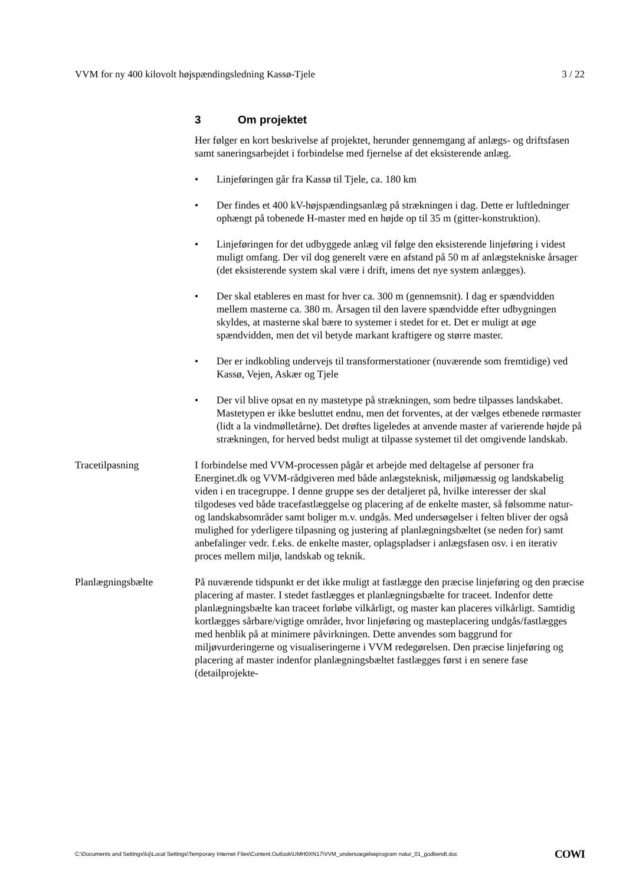VVM for ny 400 kilovolt højspændingsledning Kassø-Tjele 3 / 22
3 Om projektet
Her følger en kort beskrivelse af projektet, herunder gennemgang af anlægs- og driftsfasen samt saneringsarbejdet i forbindelse med fjernelse af det eksisterende anlæg.
• Linjeføringen går fra Kassø til Tjele, ca. 180 km
• Der findes et 400 kV-højspændingsanlæg på strækningen i dag. Dette er luftledninger ophængt på tobenede H-master med en højde op til 35 m (gitter-konstruktion).
• Linjeføringen for det udbyggede anlæg vil følge den eksisterende linjeføring i videst muligt omfang. Der vil dog generelt være en afstand på 50 m af anlægstekniske årsager (det eksisterende system skal være i drift, imens det nye system anlægges).
• Der skal etableres en mast for hver ca. 300 m (gennemsnit). I dag er spændvidden mellem masterne ca. 380 m. Årsagen til den lavere spændvidde efter udbygningen skyldes, at masterne skal bære to systemer i stedet for et. Det er muligt at øge spændvidden, men det vil betyde markant kraftigere og større master.
• Der er indkobling undervejs til transformerstationer (nuværende som fremtidige) ved Kassø, Vejen, Askær og Tjele
• Der vil blive opsat en ny mastetype på strækningen, som bedre tilpasses landskabet. Mastetypen er ikke besluttet endnu, men det forventes, at der vælges etbenede rørmaster (lidt a la vindmølletårne). Det drøftes ligeledes at anvende master af varierende højde på strækningen, for herved bedst muligt at tilpasse systemet til det omgivende landskab.
Tracetilpasning I forbindelse med VVM-processen pågår et arbejde med deltagelse af personer fra Energinet.dk og VVM-rådgiveren med både anlægsteknisk, miljømæssig og landskabelig viden i en tracegruppe. I denne gruppe ses der detaljeret på, hvilke interesser der skal tilgodeses ved både tracefastlæggelse og placering af de enkelte master, så følsomme natur- og landskabsområder samt boliger m.v. undgås. Med undersøgelser i felten bliver der også mulighed for yderligere tilpasning og justering af planlægningsbæltet (se neden for) samt anbefalinger vedr. f.eks. de enkelte master, oplagspladser i anlægsfasen osv. i en iterativ proces mellem miljø, landskab og teknik.
Planlægningsbælte På nuværende tidspunkt er det ikke muligt at fastlægge den præcise linjeføring og den præcise placering af master. I stedet fastlægges et planlægningsbælte for traceet. Indenfor dette planlægningsbælte kan traceet forløbe vilkårligt, og master kan placeres vilkårligt. Samtidig kortlægges sårbare/vigtige områder, hvor linjeføring og masteplacering undgås/fastlægges med henblik på at minimere påvirkningen. Dette anvendes som baggrund for miljøvurderingerne og visualiseringerne i VVM redegørelsen. Den præcise linjeføring og placering af master indenfor planlægningsbæltet fastlægges først i en senere fase (detailprojekte-
C:\Documents and Settings\loj\Local Settings\Temporary Internet Files\Content.Outlook\UMH0XN17\VVM_undersoegelseprogram natur_01_godkendt.doc COWI